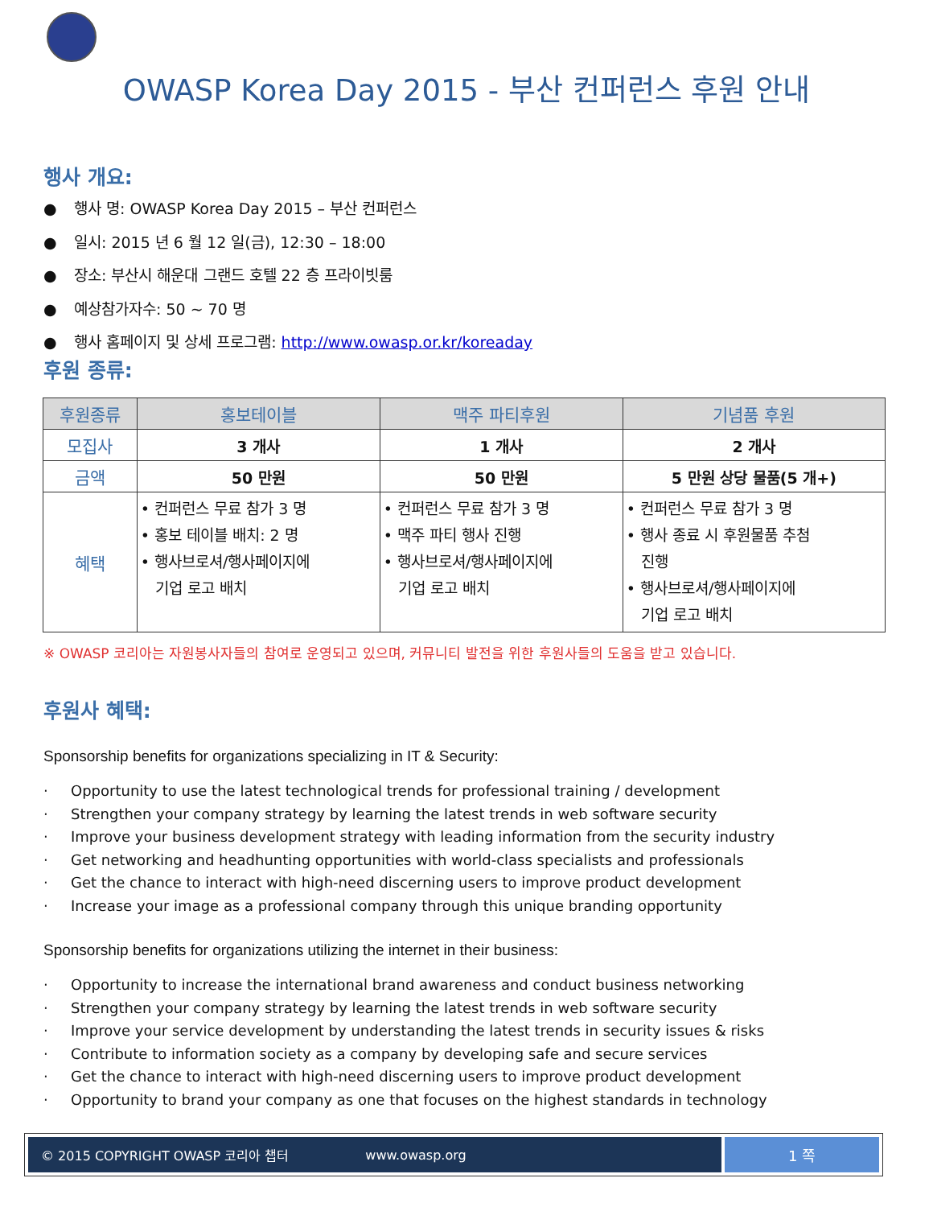OWASP Korea Day 2015 - 부산 컨퍼런스 후원 안내
행사 개요:
● 행사 명: OWASP Korea Day 2015 – 부산 컨퍼런스
● 일시: 2015 년 6 월 12 일(금), 12:30 – 18:00
● 장소: 부산시 해운대 그랜드 호텔 22 층 프라이빗룸
● 예상참가자수: 50 ~ 70 명
● 행사 홈페이지 및 상세 프로그램: http://www.owasp.or.kr/koreaday
후원 종류:
| 후원종류 | 홍보테이블 | 맥주 파티후원 | 기념품 후원 |
| --- | --- | --- | --- |
| 모집사 | 3 개사 | 1 개사 | 2 개사 |
| 금액 | 50 만원 | 50 만원 | 5 만원 상당 물품(5 개+) |
| 혜택 | • 컨퍼런스 무료 참가 3 명 • 홍보 테이블 배치: 2 명 • 행사브로셔/행사페이지에 기업 로고 배치 | • 컨퍼런스 무료 참가 3 명 • 맥주 파티 행사 진행 • 행사브로셔/행사페이지에 기업 로고 배치 | • 컨퍼런스 무료 참가 3 명 • 행사 종료 시 후원물품 추첨 진행 • 행사브로셔/행사페이지에 기업 로고 배치 |
※ OWASP 코리아는 자원봉사자들의 참여로 운영되고 있으며, 커뮤니티 발전을 위한 후원사들의 도움을 받고 있습니다.
후원사 혜택:
Sponsorship benefits for organizations specializing in IT & Security:
· Opportunity to use the latest technological trends for professional training / development
· Strengthen your company strategy by learning the latest trends in web software security
· Improve your business development strategy with leading information from the security industry
· Get networking and headhunting opportunities with world-class specialists and professionals
· Get the chance to interact with high-need discerning users to improve product development
· Increase your image as a professional company through this unique branding opportunity
Sponsorship benefits for organizations utilizing the internet in their business:
· Opportunity to increase the international brand awareness and conduct business networking
· Strengthen your company strategy by learning the latest trends in web software security
· Improve your service development by understanding the latest trends in security issues & risks
· Contribute to information society as a company by developing safe and secure services
· Get the chance to interact with high-need discerning users to improve product development
· Opportunity to brand your company as one that focuses on the highest standards in technology
© 2015 COPYRIGHT OWASP 코리아 챕터 www.owasp.org
1 쪽